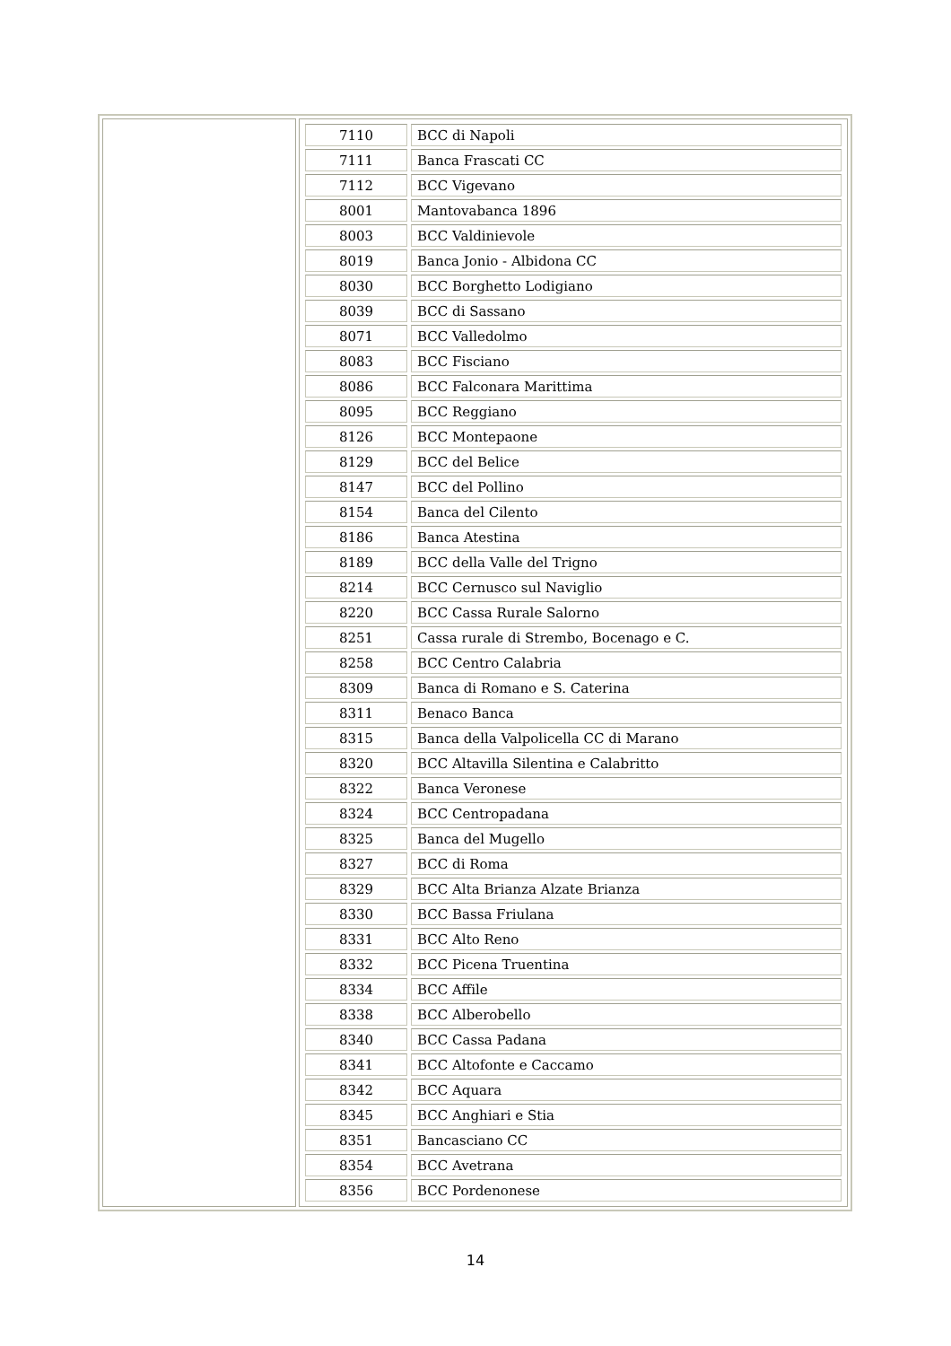| | / 7110 / BCC di Napoli / / 7111 / Banca Frascati CC / / 7112 / BCC Vigevano / / 8001 / Mantovabanca 1896 / / 8003 / BCC Valdinievole / / 8019 / Banca Jonio - Albidona CC / / 8030 / BCC Borghetto Lodigiano / / 8039 / BCC di Sassano / / 8071 / BCC Valledolmo / / 8083 / BCC Fisciano / / 8086 / BCC Falconara Marittima / / 8095 / BCC Reggiano / / 8126 / BCC Montepaone / / 8129 / BCC del Belice / / 8147 / BCC del Pollino / / 8154 / Banca del Cilento / / 8186 / Banca Atestina / / 8189 / BCC della Valle del Trigno / / 8214 / BCC Cernusco sul Naviglio / / 8220 / BCC Cassa Rurale Salorno / / 8251 / Cassa rurale di Strembo, Bocenago e C. / / 8258 / BCC Centro Calabria / / 8309 / Banca di Romano e S. Caterina / / 8311 / Benaco Banca / / 8315 / Banca della Valpolicella CC di Marano / / 8320 / BCC Altavilla Silentina e Calabritto / / 8322 / Banca Veronese / / 8324 / BCC Centropadana / / 8325 / Banca del Mugello / / 8327 / BCC di Roma / / 8329 / BCC Alta Brianza Alzate Brianza / / 8330 / BCC Bassa Friulana / / 8331 / BCC Alto Reno / / 8332 / BCC Picena Truentina / / 8334 / BCC Affile / / 8338 / BCC Alberobello / / 8340 / BCC Cassa Padana / / 8341 / BCC Altofonte e Caccamo / / 8342 / BCC Aquara / / 8345 / BCC Anghiari e Stia / / 8351 / Bancasciano CC / / 8354 / BCC Avetrana / / 8356 / BCC Pordenonese / |
14